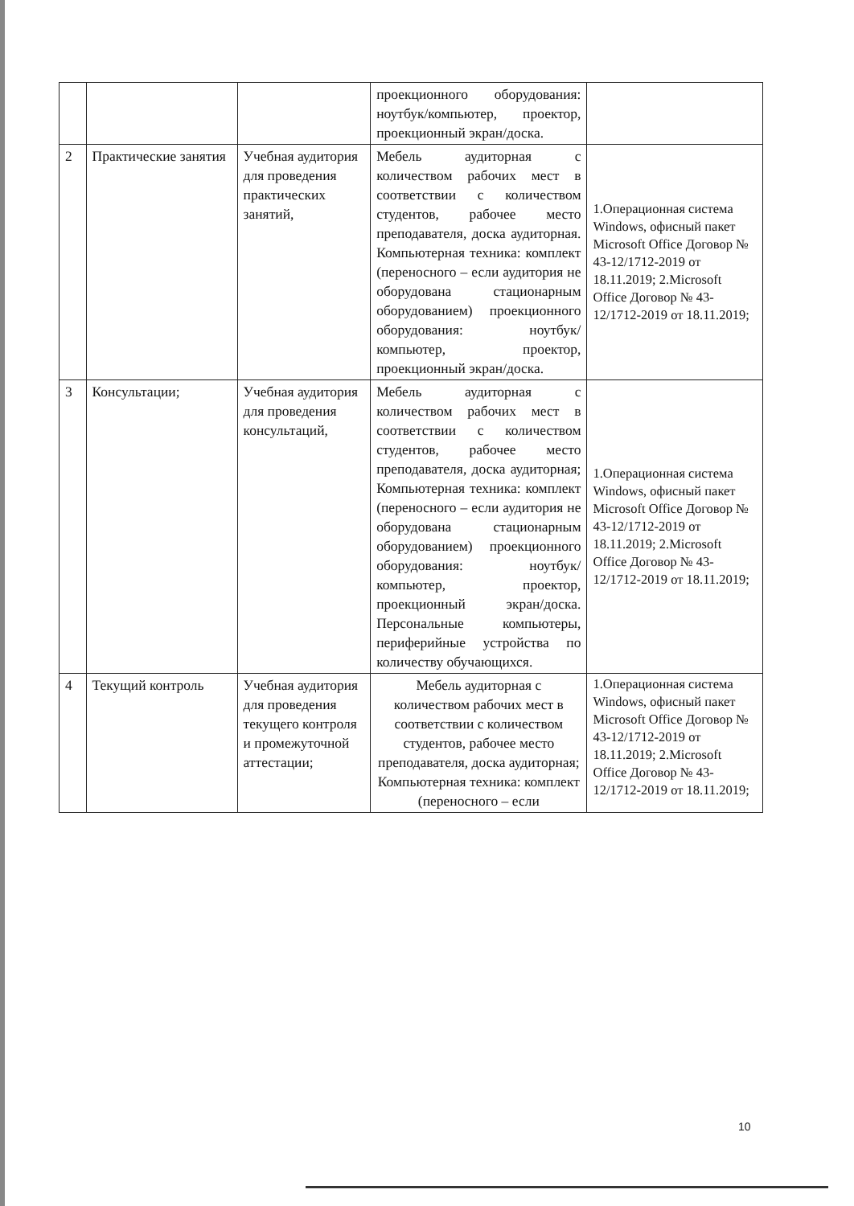| | | | проекционного оборудования: ноутбук/компьютер, проектор, проекционный экран/доска. | |
| 2 | Практические занятия | Учебная аудитория для проведения практических занятий, | Мебель аудиторная с количеством рабочих мест в соответствии с количеством студентов, рабочее место преподавателя, доска аудиторная. Компьютерная техника: комплект (переносного – если аудитория не оборудована стационарным оборудованием) проекционного оборудования: ноутбук/компьютер, проектор, проекционный экран/доска. | 1.Операционная система Windows, офисный пакет Microsoft Office Договор № 43-12/1712-2019 от 18.11.2019; 2.Microsoft Office Договор № 43-12/1712-2019 от 18.11.2019; |
| 3 | Консультации; | Учебная аудитория для проведения консультаций, | Мебель аудиторная с количеством рабочих мест в соответствии с количеством студентов, рабочее место преподавателя, доска аудиторная; Компьютерная техника: комплект (переносного – если аудитория не оборудована стационарным оборудованием) проекционного оборудования: ноутбук/компьютер, проектор, проекционный экран/доска. Персональные компьютеры, периферийные устройства по количеству обучающихся. | 1.Операционная система Windows, офисный пакет Microsoft Office Договор № 43-12/1712-2019 от 18.11.2019; 2.Microsoft Office Договор № 43-12/1712-2019 от 18.11.2019; |
| 4 | Текущий контроль | Учебная аудитория для проведения текущего контроля и промежуточной аттестации; | Мебель аудиторная с количеством рабочих мест в соответствии с количеством студентов, рабочее место преподавателя, доска аудиторная; Компьютерная техника: комплект (переносного – если | 1.Операционная система Windows, офисный пакет Microsoft Office Договор № 43-12/1712-2019 от 18.11.2019; 2.Microsoft Office Договор № 43-12/1712-2019 от 18.11.2019; |
10